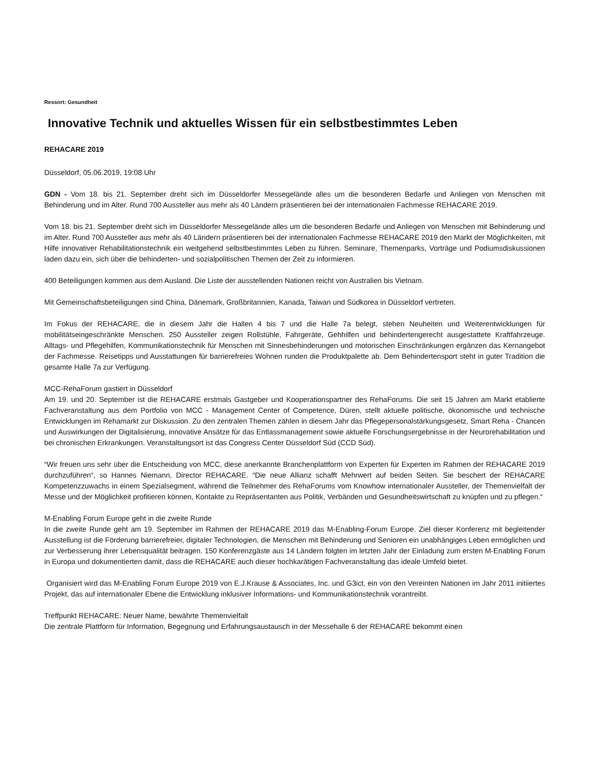Ressort: Gesundheit
Innovative Technik und aktuelles Wissen für ein selbstbestimmtes Leben
REHACARE 2019
Düsseldorf, 05.06.2019, 19:08 Uhr
GDN - Vom 18. bis 21. September dreht sich im Düsseldorfer Messegelände alles um die besonderen Bedarfe und Anliegen von Menschen mit Behinderung und im Alter. Rund 700 Aussteller aus mehr als 40 Ländern präsentieren bei der internationalen Fachmesse REHACARE 2019.
Vom 18. bis 21. September dreht sich im Düsseldorfer Messegelände alles um die besonderen Bedarfe und Anliegen von Menschen mit Behinderung und im Alter. Rund 700 Aussteller aus mehr als 40 Ländern präsentieren bei der internationalen Fachmesse REHACARE 2019 den Markt der Möglichkeiten, mit Hilfe innovativer Rehabilitationstechnik ein weitgehend selbstbestimmtes Leben zu führen. Seminare, Themenparks, Vorträge und Podiumsdiskussionen laden dazu ein, sich über die behinderten- und sozialpolitischen Themen der Zeit zu informieren.
400 Beteiligungen kommen aus dem Ausland. Die Liste der ausstellenden Nationen reicht von Australien bis Vietnam.
Mit Gemeinschaftsbeteiligungen sind China, Dänemark, Großbritannien, Kanada, Taiwan und Südkorea in Düsseldorf vertreten.
Im Fokus der REHACARE, die in diesem Jahr die Hallen 4 bis 7 und die Halle 7a belegt, stehen Neuheiten und Weiterentwicklungen für mobilitätseingeschränkte Menschen. 250 Aussteller zeigen Rollstühle, Fahrgeräte, Gehhilfen und behindertengerecht ausgestattete Kraftfahrzeuge. Alltags- und Pflegehilfen, Kommunikationstechnik für Menschen mit Sinnesbehinderungen und motorischen Einschränkungen ergänzen das Kernangebot der Fachmesse. Reisetipps und Ausstattungen für barrierefreies Wohnen runden die Produktpalette ab. Dem Behindertensport steht in guter Tradition die gesamte Halle 7a zur Verfügung.
MCC-RehaForum gastiert in Düsseldorf
Am 19. und 20. September ist die REHACARE erstmals Gastgeber und Kooperationspartner des RehaForums. Die seit 15 Jahren am Markt etablierte Fachveranstaltung aus dem Portfolio von MCC - Management Center of Competence, Düren, stellt aktuelle politische, ökonomische und technische Entwicklungen im Rehamarkt zur Diskussion. Zu den zentralen Themen zählen in diesem Jahr das Pflegepersonalstärkungsgesetz, Smart Reha - Chancen und Auswirkungen der Digitalisierung, innovative Ansätze für das Entlassmanagement sowie aktuelle Forschungsergebnisse in der Neurorehabilitation und bei chronischen Erkrankungen. Veranstaltungsort ist das Congress Center Düsseldorf Süd (CCD Süd).
“Wir freuen uns sehr über die Entscheidung von MCC, diese anerkannte Branchenplattform von Experten für Experten im Rahmen der REHACARE 2019 durchzuführen“, so Hannes Niemann, Director REHACARE. “Die neue Allianz schafft Mehrwert auf beiden Seiten. Sie beschert der REHACARE Kompetenzzuwachs in einem Spezialsegment, während die Teilnehmer des RehaForums vom Knowhow internationaler Aussteller, der Themenvielfalt der Messe und der Möglichkeit profitieren können, Kontakte zu Repräsentanten aus Politik, Verbänden und Gesundheitswirtschaft zu knüpfen und zu pflegen.“
M-Enabling Forum Europe geht in die zweite Runde
In die zweite Runde geht am 19. September im Rahmen der REHACARE 2019 das M-Enabling-Forum Europe. Ziel dieser Konferenz mit begleitender Ausstellung ist die Förderung barrierefreier, digitaler Technologien, die Menschen mit Behinderung und Senioren ein unabhängiges Leben ermöglichen und zur Verbesserung ihrer Lebensqualität beitragen. 150 Konferenzgäste aus 14 Ländern folgten im letzten Jahr der Einladung zum ersten M-Enabling Forum in Europa und dokumentierten damit, dass die REHACARE auch dieser hochkarätigen Fachveranstaltung das ideale Umfeld bietet.
Organisiert wird das M-Enabling Forum Europe 2019 von E.J.Krause & Associates, Inc. und G3ict, ein von den Vereinten Nationen im Jahr 2011 initiiertes Projekt, das auf internationaler Ebene die Entwicklung inklusiver Informations- und Kommunikationstechnik vorantreibt.
Treffpunkt REHACARE: Neuer Name, bewährte Themenvielfalt
Die zentrale Plattform für Information, Begegnung und Erfahrungsaustausch in der Messehalle 6 der REHACARE bekommt einen